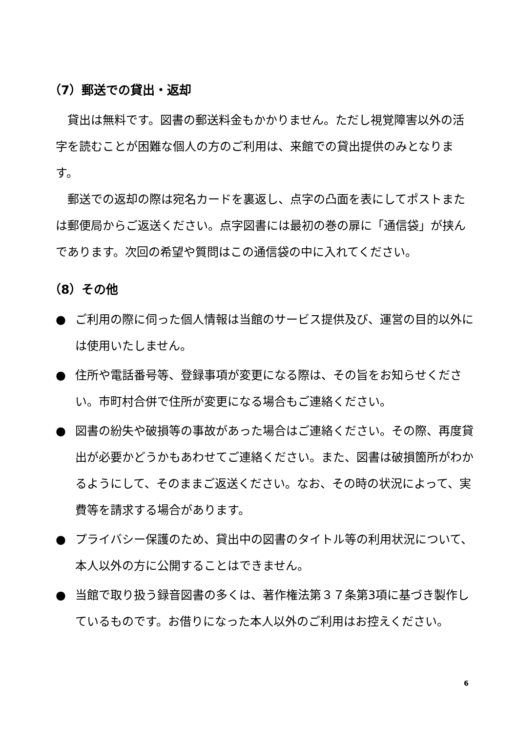（7）郵送での貸出・返却
貸出は無料です。図書の郵送料金もかかりません。ただし視覚障害以外の活字を読むことが困難な個人の方のご利用は、来館での貸出提供のみとなります。
郵送での返却の際は宛名カードを裏返し、点字の凸面を表にしてポストまたは郵便局からご返送ください。点字図書には最初の巻の扉に「通信袋」が挟んであります。次回の希望や質問はこの通信袋の中に入れてください。
（8）その他
● ご利用の際に伺った個人情報は当館のサービス提供及び、運営の目的以外には使用いたしません。
● 住所や電話番号等、登録事項が変更になる際は、その旨をお知らせください。市町村合併で住所が変更になる場合もご連絡ください。
● 図書の紛失や破損等の事故があった場合はご連絡ください。その際、再度貸出が必要かどうかもあわせてご連絡ください。また、図書は破損箇所がわかるようにして、そのままご返送ください。なお、その時の状況によって、実費等を請求する場合があります。
● プライバシー保護のため、貸出中の図書のタイトル等の利用状況について、本人以外の方に公開することはできません。
● 当館で取り扱う録音図書の多くは、著作権法第３７条第3項に基づき製作しているものです。お借りになった本人以外のご利用はお控えください。
6